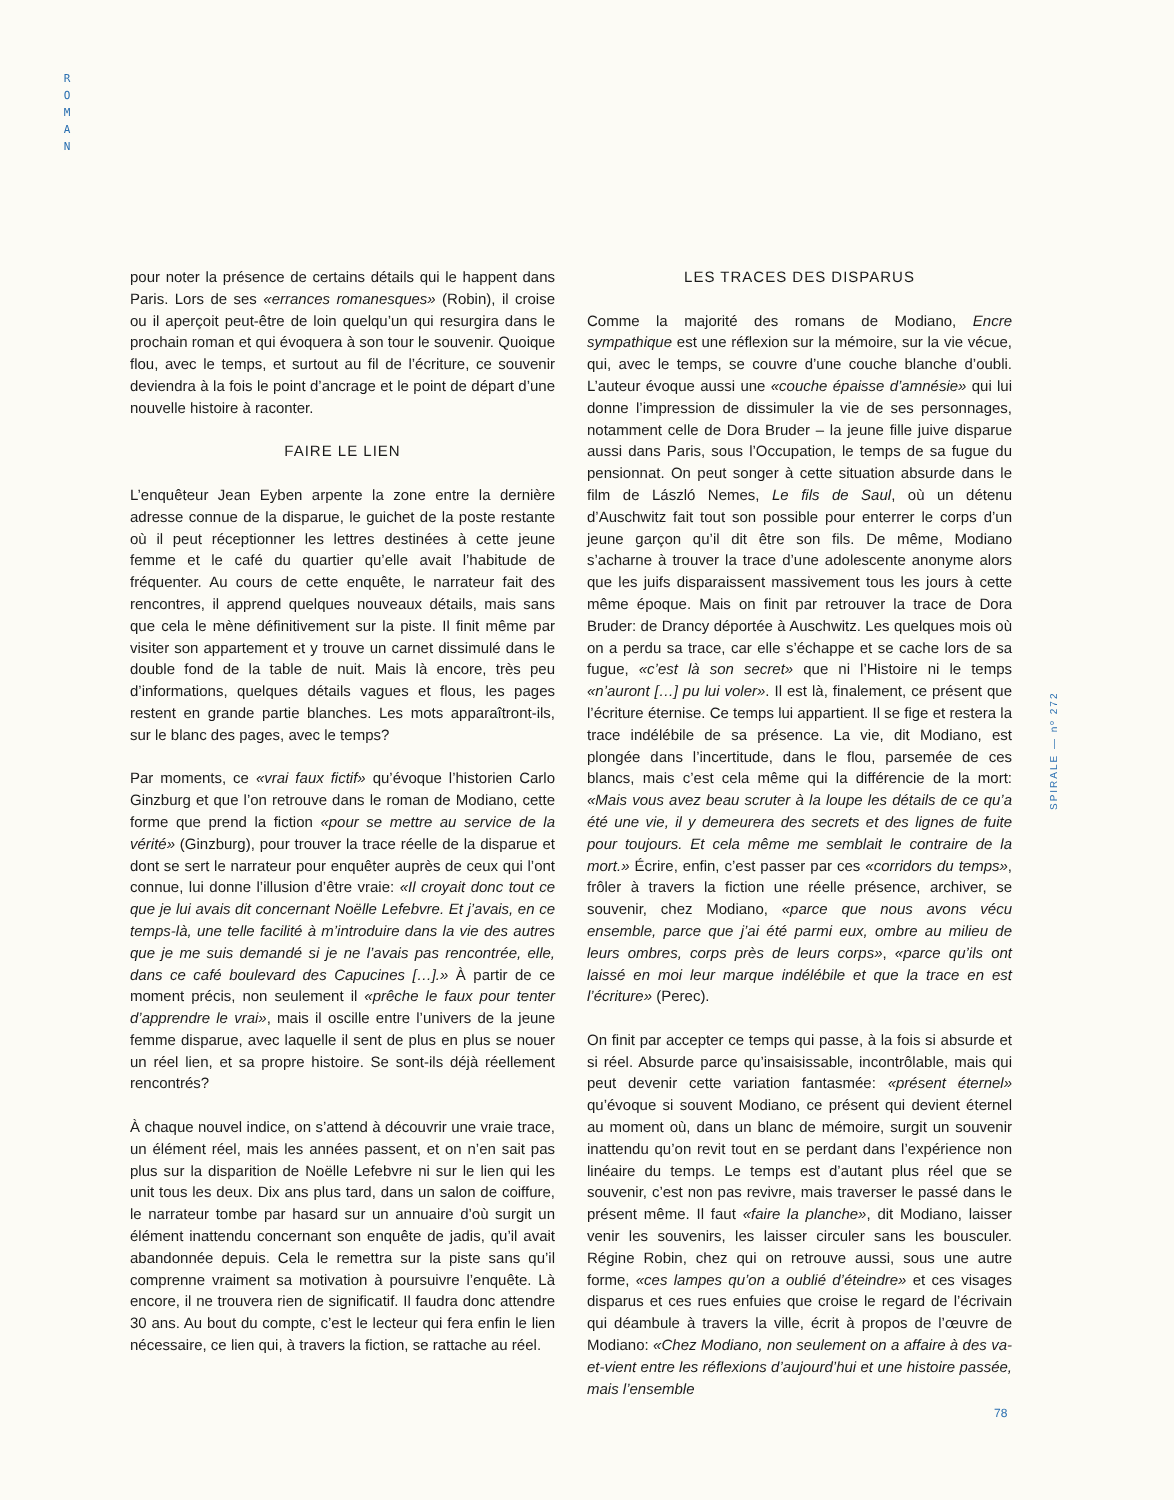R
O
M
A
N
SPIRALE — nº 272
pour noter la présence de certains détails qui le happent dans Paris. Lors de ses «errances romanesques» (Robin), il croise ou il aperçoit peut-être de loin quelqu’un qui resurgira dans le prochain roman et qui évoquera à son tour le souvenir. Quoique flou, avec le temps, et surtout au fil de l’écriture, ce souvenir deviendra à la fois le point d’ancrage et le point de départ d’une nouvelle histoire à raconter.
FAIRE LE LIEN
L’enquêteur Jean Eyben arpente la zone entre la dernière adresse connue de la disparue, le guichet de la poste restante où il peut réceptionner les lettres destinées à cette jeune femme et le café du quartier qu’elle avait l’habitude de fréquenter. Au cours de cette enquête, le narrateur fait des rencontres, il apprend quelques nouveaux détails, mais sans que cela le mène définitivement sur la piste. Il finit même par visiter son appartement et y trouve un carnet dissimulé dans le double fond de la table de nuit. Mais là encore, très peu d’informations, quelques détails vagues et flous, les pages restent en grande partie blanches. Les mots apparaîtront-ils, sur le blanc des pages, avec le temps?
Par moments, ce «vrai faux fictif» qu’évoque l’historien Carlo Ginzburg et que l’on retrouve dans le roman de Modiano, cette forme que prend la fiction «pour se mettre au service de la vérité» (Ginzburg), pour trouver la trace réelle de la disparue et dont se sert le narrateur pour enquêter auprès de ceux qui l’ont connue, lui donne l’illusion d’être vraie: «Il croyait donc tout ce que je lui avais dit concernant Noëlle Lefebvre. Et j’avais, en ce temps-là, une telle facilité à m’introduire dans la vie des autres que je me suis demandé si je ne l’avais pas rencontrée, elle, dans ce café boulevard des Capucines […].» À partir de ce moment précis, non seulement il «prêche le faux pour tenter d’apprendre le vrai», mais il oscille entre l’univers de la jeune femme disparue, avec laquelle il sent de plus en plus se nouer un réel lien, et sa propre histoire. Se sont-ils déjà réellement rencontrés?
À chaque nouvel indice, on s’attend à découvrir une vraie trace, un élément réel, mais les années passent, et on n’en sait pas plus sur la disparition de Noëlle Lefebvre ni sur le lien qui les unit tous les deux. Dix ans plus tard, dans un salon de coiffure, le narrateur tombe par hasard sur un annuaire d’où surgit un élément inattendu concernant son enquête de jadis, qu’il avait abandonnée depuis. Cela le remettra sur la piste sans qu’il comprenne vraiment sa motivation à poursuivre l’enquête. Là encore, il ne trouvera rien de significatif. Il faudra donc attendre 30 ans. Au bout du compte, c’est le lecteur qui fera enfin le lien nécessaire, ce lien qui, à travers la fiction, se rattache au réel.
LES TRACES DES DISPARUS
Comme la majorité des romans de Modiano, Encre sympathique est une réflexion sur la mémoire, sur la vie vécue, qui, avec le temps, se couvre d’une couche blanche d’oubli. L’auteur évoque aussi une «couche épaisse d’amnésie» qui lui donne l’impression de dissimuler la vie de ses personnages, notamment celle de Dora Bruder – la jeune fille juive disparue aussi dans Paris, sous l’Occupation, le temps de sa fugue du pensionnat. On peut songer à cette situation absurde dans le film de László Nemes, Le fils de Saul, où un détenu d’Auschwitz fait tout son possible pour enterrer le corps d’un jeune garçon qu’il dit être son fils. De même, Modiano s’acharne à trouver la trace d’une adolescente anonyme alors que les juifs disparaissent massivement tous les jours à cette même époque. Mais on finit par retrouver la trace de Dora Bruder: de Drancy déportée à Auschwitz. Les quelques mois où on a perdu sa trace, car elle s’échappe et se cache lors de sa fugue, «c’est là son secret» que ni l’Histoire ni le temps «n’auront […] pu lui voler». Il est là, finalement, ce présent que l’écriture éternise. Ce temps lui appartient. Il se fige et restera la trace indélébile de sa présence. La vie, dit Modiano, est plongée dans l’incertitude, dans le flou, parsemée de ces blancs, mais c’est cela même qui la différencie de la mort: «Mais vous avez beau scruter à la loupe les détails de ce qu’a été une vie, il y demeurera des secrets et des lignes de fuite pour toujours. Et cela même me semblait le contraire de la mort.» Écrire, enfin, c’est passer par ces «corridors du temps», frôler à travers la fiction une réelle présence, archiver, se souvenir, chez Modiano, «parce que nous avons vécu ensemble, parce que j’ai été parmi eux, ombre au milieu de leurs ombres, corps près de leurs corps», «parce qu’ils ont laissé en moi leur marque indélébile et que la trace en est l’écriture» (Perec).
On finit par accepter ce temps qui passe, à la fois si absurde et si réel. Absurde parce qu’insaisissable, incontrôlable, mais qui peut devenir cette variation fantasmée: «présent éternel» qu’évoque si souvent Modiano, ce présent qui devient éternel au moment où, dans un blanc de mémoire, surgit un souvenir inattendu qu’on revit tout en se perdant dans l’expérience non linéaire du temps. Le temps est d’autant plus réel que se souvenir, c’est non pas revivre, mais traverser le passé dans le présent même. Il faut «faire la planche», dit Modiano, laisser venir les souvenirs, les laisser circuler sans les bousculer. Régine Robin, chez qui on retrouve aussi, sous une autre forme, «ces lampes qu’on a oublié d’éteindre» et ces visages disparus et ces rues enfuies que croise le regard de l’écrivain qui déambule à travers la ville, écrit à propos de l’œuvre de Modiano: «Chez Modiano, non seulement on a affaire à des va-et-vient entre les réflexions d’aujourd’hui et une histoire passée, mais l’ensemble
78